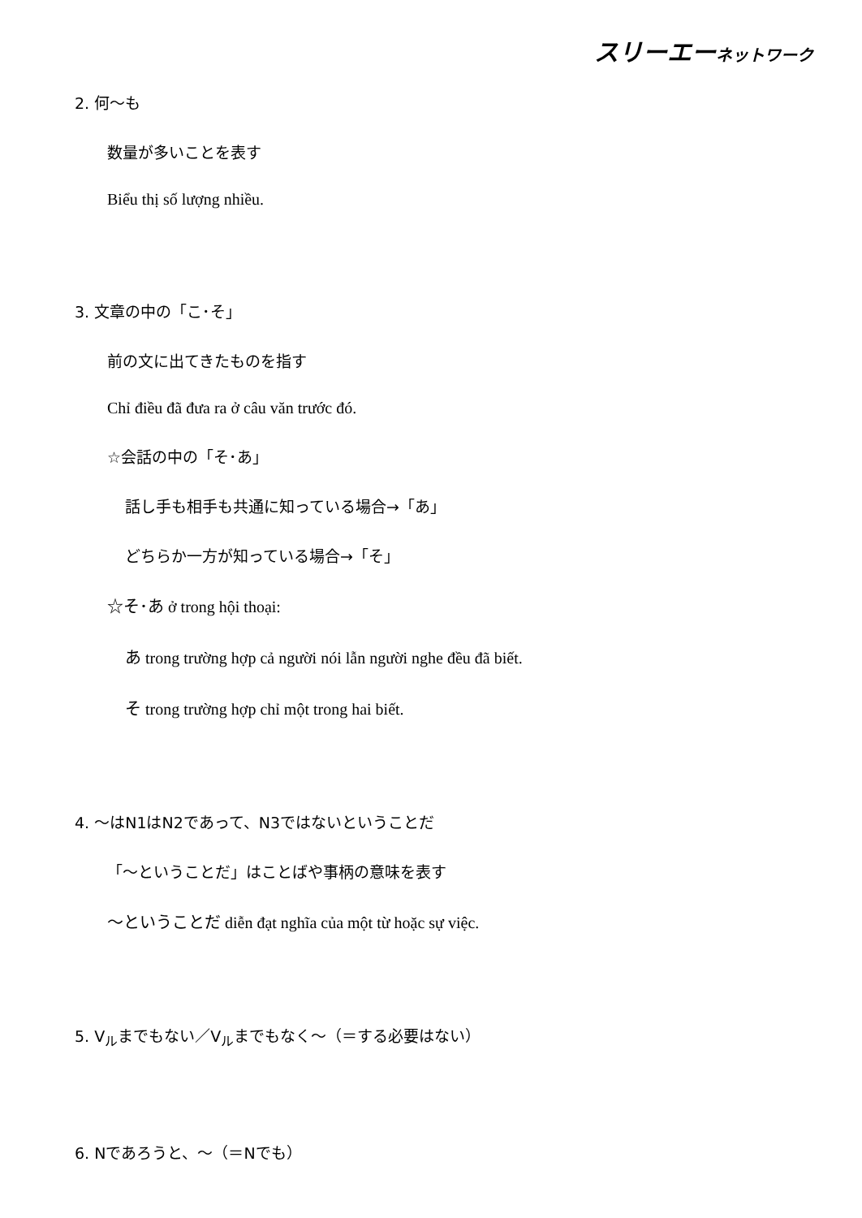スリーエーネットワーク
2. 何～も
数量が多いことを表す
Biểu thị số lượng nhiều.
3. 文章の中の「こ･そ」
前の文に出てきたものを指す
Chỉ điều đã đưa ra ở câu văn trước đó.
☆会話の中の「そ･あ」
話し手も相手も共通に知っている場合→「あ」
どちらか一方が知っている場合→「そ」
☆そ･あ ở trong hội thoại:
あ trong trường hợp cả người nói lẫn người nghe đều đã biết.
そ trong trường hợp chỉ một trong hai biết.
4. ～はN1はN2であって、N3ではないということだ
「～ということだ」はことばや事柄の意味を表す
～ということだ diễn đạt nghĩa của một từ hoặc sự việc.
5. V<sub>ル</sub>までもない／V<sub>ル</sub>までもなく～（＝する必要はない）
6. Nであろうと、～（＝Nでも）